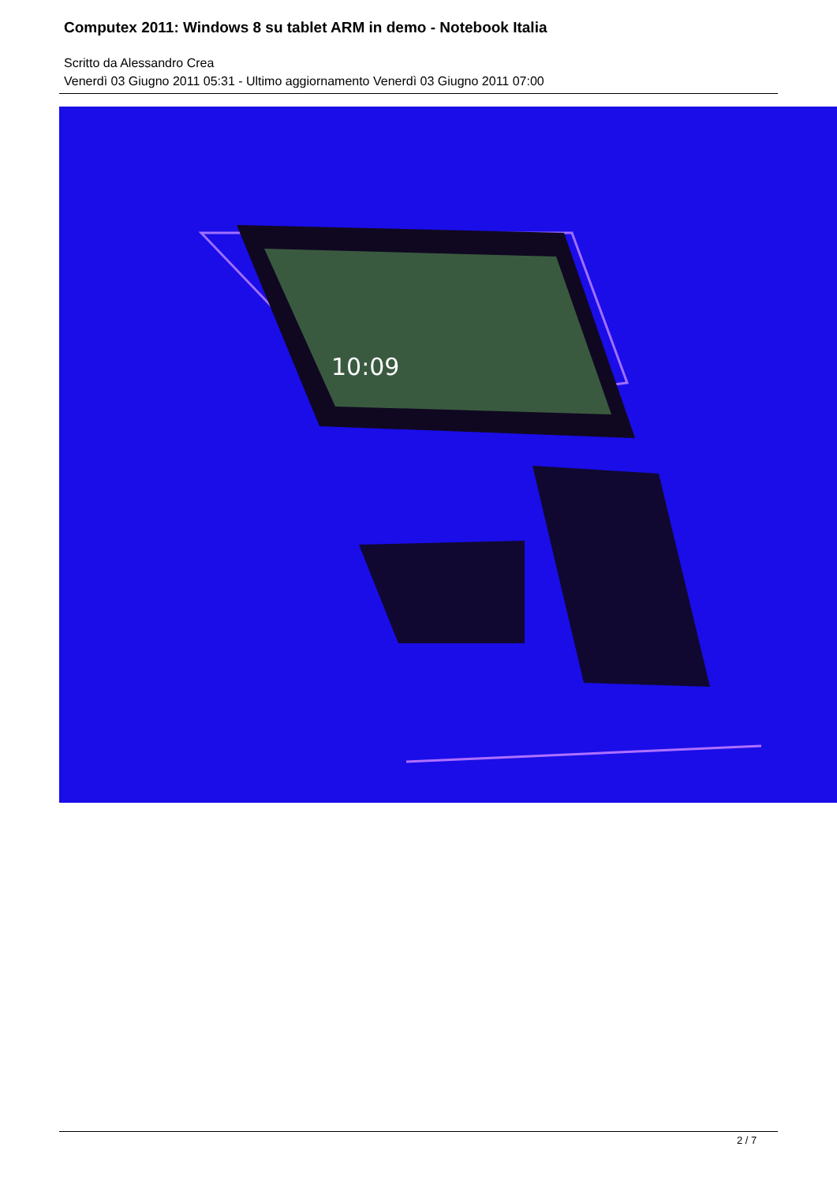Computex 2011: Windows 8 su tablet ARM in demo - Notebook Italia
Scritto da Alessandro Crea
Venerdì 03 Giugno 2011 05:31 - Ultimo aggiornamento Venerdì 03 Giugno 2011 07:00
10:09
2 / 7